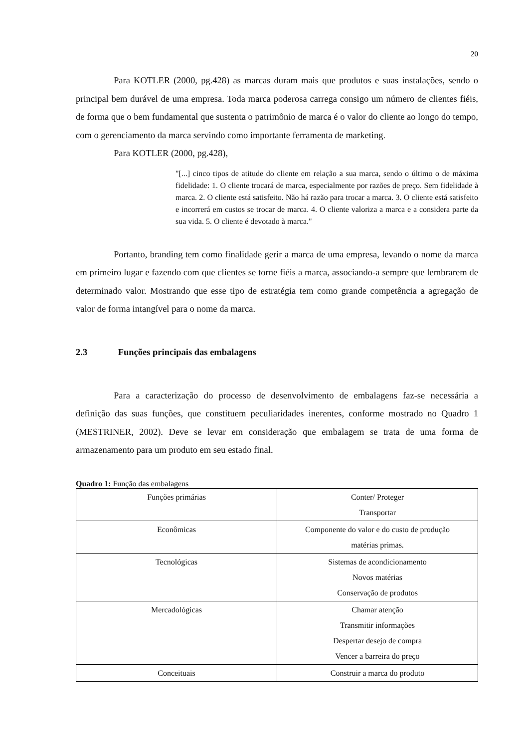20
Para KOTLER (2000, pg.428) as marcas duram mais que produtos e suas instalações, sendo o principal bem durável de uma empresa. Toda marca poderosa carrega consigo um número de clientes fiéis, de forma que o bem fundamental que sustenta o patrimônio de marca é o valor do cliente ao longo do tempo, com o gerenciamento da marca servindo como importante ferramenta de marketing.
Para KOTLER (2000, pg.428),
"[...] cinco tipos de atitude do cliente em relação a sua marca, sendo o último o de máxima fidelidade: 1. O cliente trocará de marca, especialmente por razões de preço. Sem fidelidade à marca. 2. O cliente está satisfeito. Não há razão para trocar a marca. 3. O cliente está satisfeito e incorrerá em custos se trocar de marca. 4. O cliente valoriza a marca e a considera parte da sua vida. 5. O cliente é devotado à marca."
Portanto, branding tem como finalidade gerir a marca de uma empresa, levando o nome da marca em primeiro lugar e fazendo com que clientes se torne fiéis a marca, associando-a sempre que lembrarem de determinado valor. Mostrando que esse tipo de estratégia tem como grande competência a agregação de valor de forma intangível para o nome da marca.
2.3 Funções principais das embalagens
Para a caracterização do processo de desenvolvimento de embalagens faz-se necessária a definição das suas funções, que constituem peculiaridades inerentes, conforme mostrado no Quadro 1 (MESTRINER, 2002). Deve se levar em consideração que embalagem se trata de uma forma de armazenamento para um produto em seu estado final.
Quadro 1: Função das embalagens
| Funções primárias | Conter/ Proteger Transportar |
| Econômicas | Componente do valor e do custo de produção matérias primas. |
| Tecnológicas | Sistemas de acondicionamento Novos matérias Conservação de produtos |
| Mercadológicas | Chamar atenção Transmitir informações Despertar desejo de compra Vencer a barreira do preço |
| Conceituais | Construir a marca do produto |